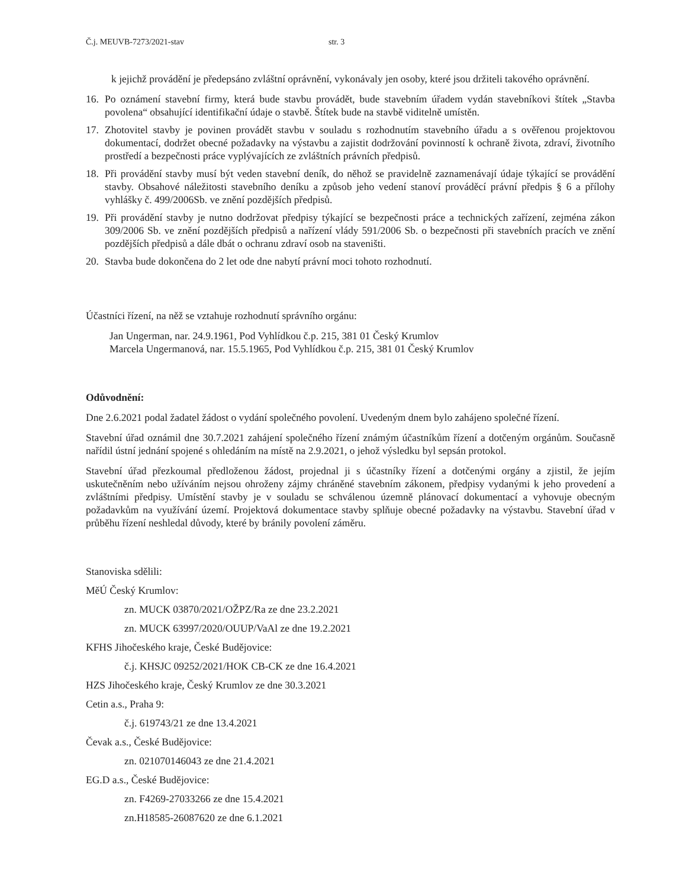Č.j. MEUVB-7273/2021-stav str. 3
k jejichž provádění je předepsáno zvláštní oprávnění, vykonávaly jen osoby, které jsou držiteli takového oprávnění.
16. Po oznámení stavební firmy, která bude stavbu provádět, bude stavebním úřadem vydán stavebníkovi štítek „Stavba povolena“ obsahující identifikační údaje o stavbě. Štítek bude na stavbě viditelně umístěn.
17. Zhotovitel stavby je povinen provádět stavbu v souladu s rozhodnutím stavebního úřadu a s ověřenou projektovou dokumentací, dodržet obecné požadavky na výstavbu a zajistit dodržování povinností k ochraně života, zdraví, životního prostředí a bezpečnosti práce vyplývajících ze zvláštních právních předpisů.
18. Při provádění stavby musí být veden stavební deník, do něhož se pravidelně zaznamenávají údaje týkající se provádění stavby. Obsahové náležitosti stavebního deníku a způsob jeho vedení stanoví prováděcí právní předpis § 6 a přílohy vyhlášky č. 499/2006Sb. ve znění pozdějších předpisů.
19. Při provádění stavby je nutno dodržovat předpisy týkající se bezpečnosti práce a technických zařízení, zejména zákon 309/2006 Sb. ve znění pozdějších předpisů a nařízení vlády 591/2006 Sb. o bezpečnosti při stavebních pracích ve znění pozdějších předpisů a dále dbát o ochranu zdraví osob na staveništi.
20. Stavba bude dokončena do 2 let ode dne nabytí právní moci tohoto rozhodnutí.
Účastníci řízení, na něž se vztahuje rozhodnutí správního orgánu:
Jan Ungerman, nar. 24.9.1961, Pod Vyhlídkou č.p. 215, 381 01 Český Krumlov
Marcela Ungermanová, nar. 15.5.1965, Pod Vyhlídkou č.p. 215, 381 01 Český Krumlov
Odůvodnění:
Dne 2.6.2021 podal žadatel žádost o vydání společného povolení. Uvedeným dnem bylo zahájeno společné řízení.
Stavební úřad oznámil dne 30.7.2021 zahájení společného řízení známým účastníkům řízení a dotčeným orgánům. Současně nařídil ústní jednání spojené s ohledáním na místě na 2.9.2021, o jehož výsledku byl sepsán protokol.
Stavební úřad přezkoumal předloženou žádost, projednal ji s účastníky řízení a dotčenými orgány a zjistil, že jejím uskutečněním nebo užíváním nejsou ohroženy zájmy chráněné stavebním zákonem, předpisy vydanými k jeho provedení a zvláštními předpisy. Umístění stavby je v souladu se schválenou územně plánovací dokumentací a vyhovuje obecným požadavkům na využívání území. Projektová dokumentace stavby splňuje obecné požadavky na výstavbu. Stavební úřad v průběhu řízení neshledal důvody, které by bránily povolení záměru.
Stanoviska sdělili:
MěÚ Český Krumlov:
zn. MUCK 03870/2021/OŽPZ/Ra ze dne 23.2.2021
zn. MUCK 63997/2020/OUUP/VaAl ze dne 19.2.2021
KFHS Jihočeského kraje, České Budějovice:
č.j. KHSJC 09252/2021/HOK CB-CK ze dne 16.4.2021
HZS Jihočeského kraje, Český Krumlov ze dne 30.3.2021
Cetin a.s., Praha 9:
č.j. 619743/21 ze dne 13.4.2021
Čevak a.s., České Budějovice:
zn. 021070146043 ze dne 21.4.2021
EG.D a.s., České Budějovice:
zn. F4269-27033266 ze dne 15.4.2021
zn.H18585-26087620 ze dne 6.1.2021